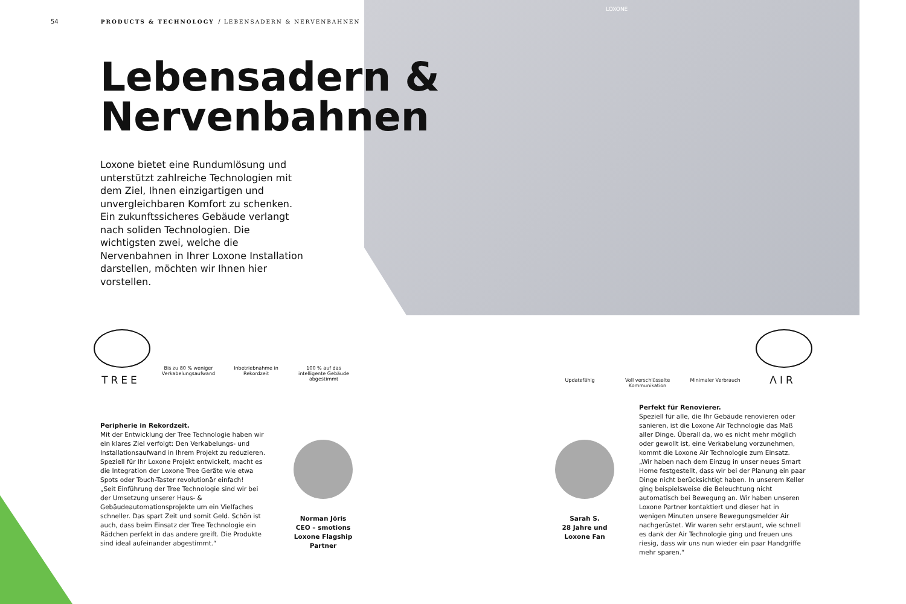LOXONE
54 PRODUCTS & TECHNOLOGY / LEBENSADERN & NERVENBAHNEN
Lebensadern &
Nervenbahnen
Loxone bietet eine Rundumlösung und unterstützt zahlreiche Technologien mit dem Ziel, Ihnen einzigartigen und unvergleichbaren Komfort zu schenken. Ein zukunftssicheres Gebäude verlangt nach soliden Technologien. Die wichtigsten zwei, welche die Nervenbahnen in Ihrer Loxone Installation darstellen, möchten wir Ihnen hier vorstellen.
TREE
Bis zu 80 % weniger Verkabelungsaufwand
Inbetriebnahme in Rekordzeit
100 % auf das intelligente Gebäude abgestimmt
Updatefähig Voll verschlüsselte Kommunikation
Minimaler Verbrauch
ΛIR
Peripherie in Rekordzeit.
Mit der Entwicklung der Tree Technologie haben wir ein klares Ziel verfolgt: Den Verkabelungs- und Installationsaufwand in Ihrem Projekt zu reduzieren.
Speziell für Ihr Loxone Projekt entwickelt, macht es die Integration der Loxone Tree Geräte wie etwa Spots oder Touch-Taster revolutionär einfach!
„Seit Einführung der Tree Technologie sind wir bei der Umsetzung unserer Haus- & Gebäudeautomationsprojekte um ein Vielfaches schneller. Das spart Zeit und somit Geld. Schön ist auch, dass beim Einsatz der Tree Technologie ein Rädchen perfekt in das andere greift. Die Produkte sind ideal aufeinander abgestimmt.“
Norman Jöris
CEO – smotions
Loxone Flagship Partner
Sarah S.
28 Jahre und
Loxone Fan
Perfekt für Renovierer.
Speziell für alle, die Ihr Gebäude renovieren oder sanieren, ist die Loxone Air Technologie das Maß aller Dinge. Überall da, wo es nicht mehr möglich oder gewollt ist, eine Verkabelung vorzunehmen, kommt die Loxone Air Technologie zum Einsatz.
„Wir haben nach dem Einzug in unser neues Smart Home festgestellt, dass wir bei der Planung ein paar Dinge nicht berücksichtigt haben. In unserem Keller ging beispielsweise die Beleuchtung nicht automatisch bei Bewegung an. Wir haben unseren Loxone Partner kontaktiert und dieser hat in wenigen Minuten unsere Bewegungsmelder Air nachgerüstet. Wir waren sehr erstaunt, wie schnell es dank der Air Technologie ging und freuen uns riesig, dass wir uns nun wieder ein paar Handgriffe mehr sparen.“